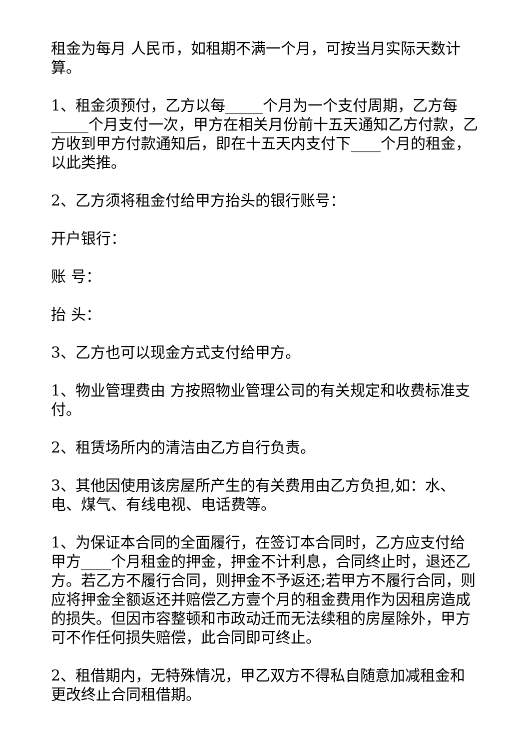租金为每月 人民币，如租期不满一个月，可按当月实际天数计算。
1、租金须预付，乙方以每_____个月为一个支付周期，乙方每_____个月支付一次，甲方在相关月份前十五天通知乙方付款，乙方收到甲方付款通知后，即在十五天内支付下____个月的租金，以此类推。
2、乙方须将租金付给甲方抬头的银行账号：
开户银行：
账 号：
抬 头：
3、乙方也可以现金方式支付给甲方。
1、物业管理费由 方按照物业管理公司的有关规定和收费标准支付。
2、租赁场所内的清洁由乙方自行负责。
3、其他因使用该房屋所产生的有关费用由乙方负担,如：水、电、煤气、有线电视、电话费等。
1、为保证本合同的全面履行，在签订本合同时，乙方应支付给甲方____个月租金的押金，押金不计利息，合同终止时，退还乙方。若乙方不履行合同，则押金不予返还;若甲方不履行合同，则应将押金全额返还并赔偿乙方壹个月的租金费用作为因租房造成的损失。但因市容整顿和市政动迁而无法续租的房屋除外，甲方可不作任何损失赔偿，此合同即可终止。
2、租借期内，无特殊情况，甲乙双方不得私自随意加减租金和更改终止合同租借期。